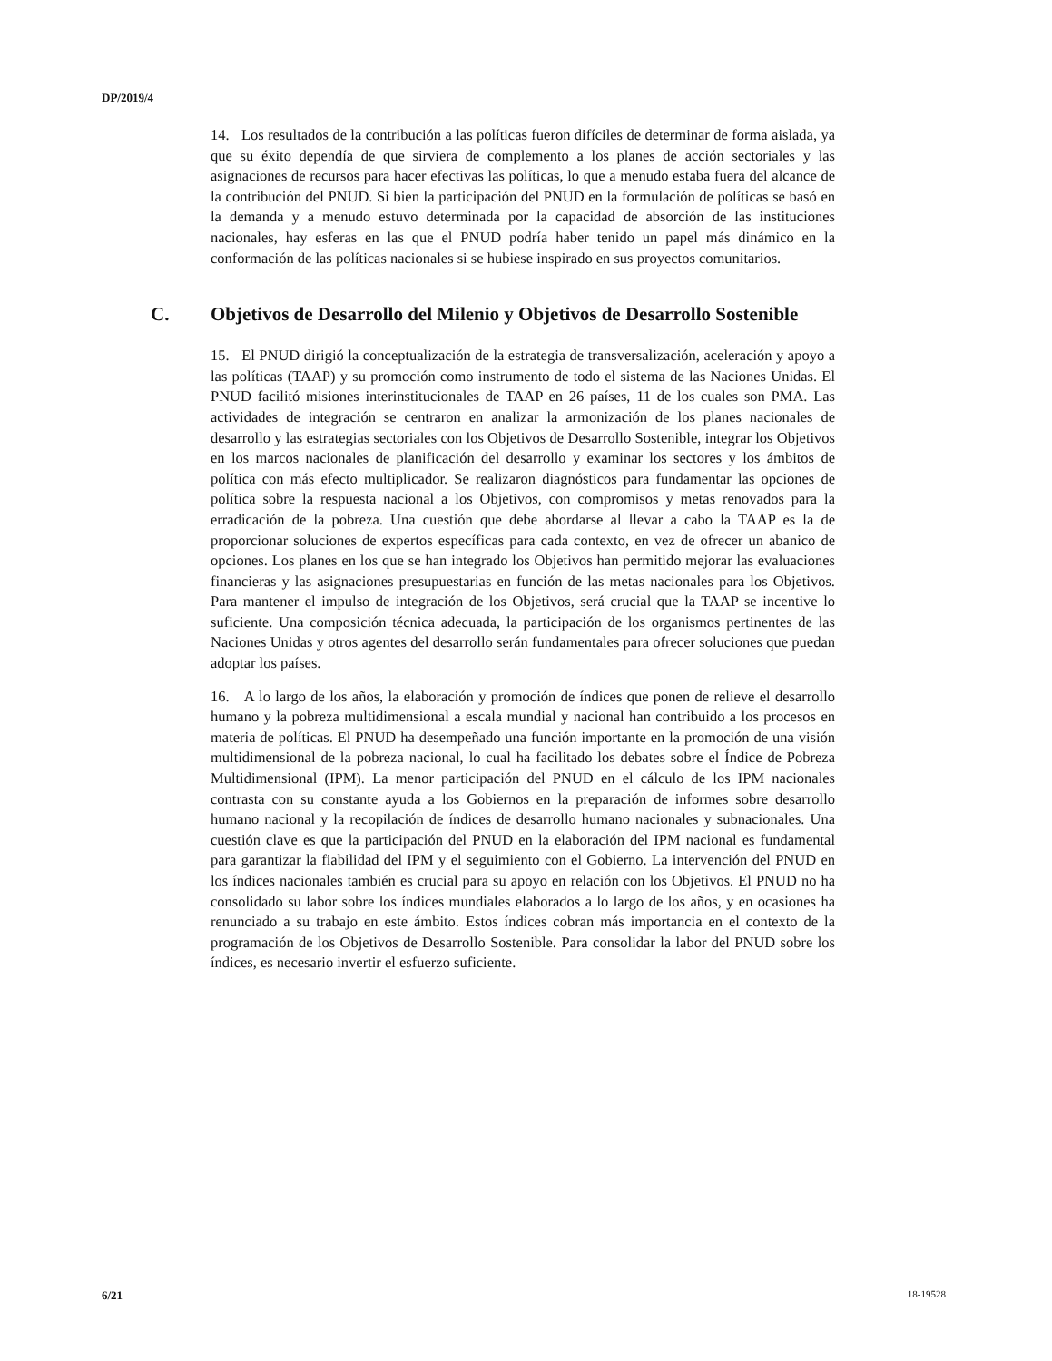DP/2019/4
14. Los resultados de la contribución a las políticas fueron difíciles de determinar de forma aislada, ya que su éxito dependía de que sirviera de complemento a los planes de acción sectoriales y las asignaciones de recursos para hacer efectivas las políticas, lo que a menudo estaba fuera del alcance de la contribución del PNUD. Si bien la participación del PNUD en la formulación de políticas se basó en la demanda y a menudo estuvo determinada por la capacidad de absorción de las instituciones nacionales, hay esferas en las que el PNUD podría haber tenido un papel más dinámico en la conformación de las políticas nacionales si se hubiese inspirado en sus proyectos comunitarios.
C. Objetivos de Desarrollo del Milenio y Objetivos de Desarrollo Sostenible
15. El PNUD dirigió la conceptualización de la estrategia de transversalización, aceleración y apoyo a las políticas (TAAP) y su promoción como instrumento de todo el sistema de las Naciones Unidas. El PNUD facilitó misiones interinstitucionales de TAAP en 26 países, 11 de los cuales son PMA. Las actividades de integración se centraron en analizar la armonización de los planes nacionales de desarrollo y las estrategias sectoriales con los Objetivos de Desarrollo Sostenible, integrar los Objetivos en los marcos nacionales de planificación del desarrollo y examinar los sectores y los ámbitos de política con más efecto multiplicador. Se realizaron diagnósticos para fundamentar las opciones de política sobre la respuesta nacional a los Objetivos, con compromisos y metas renovados para la erradicación de la pobreza. Una cuestión que debe abordarse al llevar a cabo la TAAP es la de proporcionar soluciones de expertos específicas para cada contexto, en vez de ofrecer un abanico de opciones. Los planes en los que se han integrado los Objetivos han permitido mejorar las evaluaciones financieras y las asignaciones presupuestarias en función de las metas nacionales para los Objetivos. Para mantener el impulso de integración de los Objetivos, será crucial que la TAAP se incentive lo suficiente. Una composición técnica adecuada, la participación de los organismos pertinentes de las Naciones Unidas y otros agentes del desarrollo serán fundamentales para ofrecer soluciones que puedan adoptar los países.
16. A lo largo de los años, la elaboración y promoción de índices que ponen de relieve el desarrollo humano y la pobreza multidimensional a escala mundial y nacional han contribuido a los procesos en materia de políticas. El PNUD ha desempeñado una función importante en la promoción de una visión multidimensional de la pobreza nacional, lo cual ha facilitado los debates sobre el Índice de Pobreza Multidimensional (IPM). La menor participación del PNUD en el cálculo de los IPM nacionales contrasta con su constante ayuda a los Gobiernos en la preparación de informes sobre desarrollo humano nacional y la recopilación de índices de desarrollo humano nacionales y subnacionales. Una cuestión clave es que la participación del PNUD en la elaboración del IPM nacional es fundamental para garantizar la fiabilidad del IPM y el seguimiento con el Gobierno. La intervención del PNUD en los índices nacionales también es crucial para su apoyo en relación con los Objetivos. El PNUD no ha consolidado su labor sobre los índices mundiales elaborados a lo largo de los años, y en ocasiones ha renunciado a su trabajo en este ámbito. Estos índices cobran más importancia en el contexto de la programación de los Objetivos de Desarrollo Sostenible. Para consolidar la labor del PNUD sobre los índices, es necesario invertir el esfuerzo suficiente.
6/21 18-19528